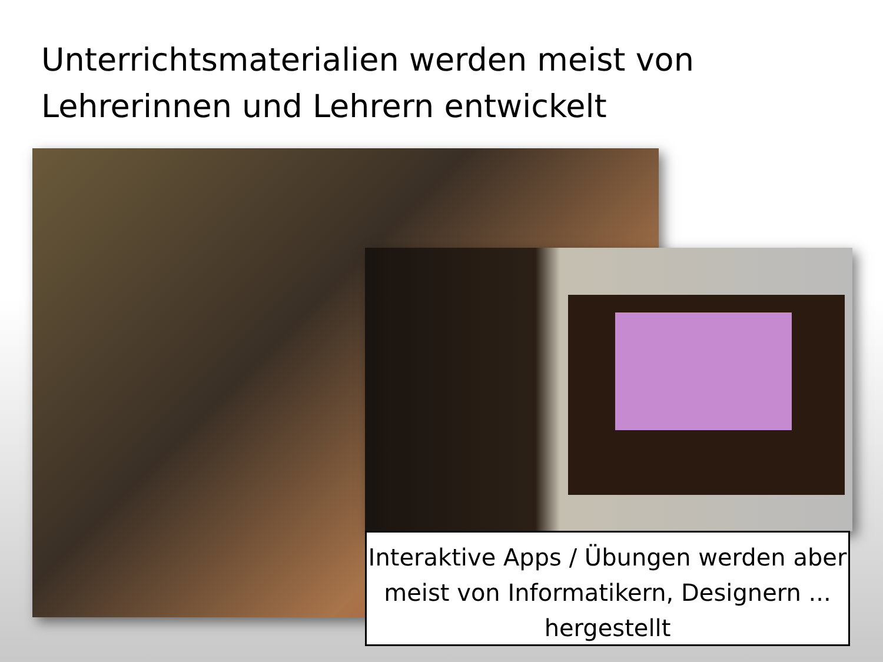Unterrichtsmaterialien werden meist von Lehrerinnen und Lehrern entwickelt
Interaktive Apps / Übungen werden aber meist von Informatikern, Designern ... hergestellt